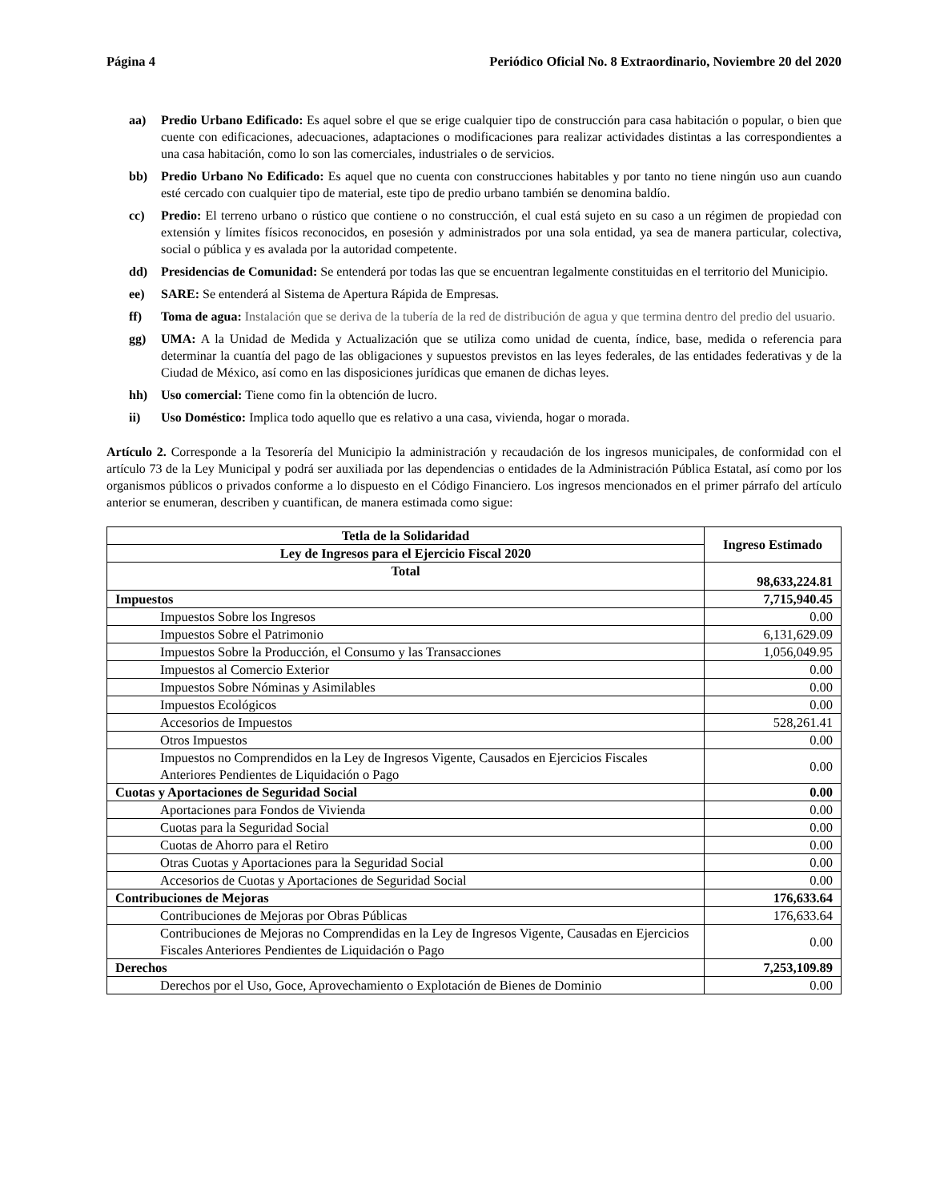Página 4 Periódico Oficial No. 8 Extraordinario, Noviembre 20 del 2020
aa) Predio Urbano Edificado: Es aquel sobre el que se erige cualquier tipo de construcción para casa habitación o popular, o bien que cuente con edificaciones, adecuaciones, adaptaciones o modificaciones para realizar actividades distintas a las correspondientes a una casa habitación, como lo son las comerciales, industriales o de servicios.
bb) Predio Urbano No Edificado: Es aquel que no cuenta con construcciones habitables y por tanto no tiene ningún uso aun cuando esté cercado con cualquier tipo de material, este tipo de predio urbano también se denomina baldío.
cc) Predio: El terreno urbano o rústico que contiene o no construcción, el cual está sujeto en su caso a un régimen de propiedad con extensión y límites físicos reconocidos, en posesión y administrados por una sola entidad, ya sea de manera particular, colectiva, social o pública y es avalada por la autoridad competente.
dd) Presidencias de Comunidad: Se entenderá por todas las que se encuentran legalmente constituidas en el territorio del Municipio.
ee) SARE: Se entenderá al Sistema de Apertura Rápida de Empresas.
ff) Toma de agua: Instalación que se deriva de la tubería de la red de distribución de agua y que termina dentro del predio del usuario.
gg) UMA: A la Unidad de Medida y Actualización que se utiliza como unidad de cuenta, índice, base, medida o referencia para determinar la cuantía del pago de las obligaciones y supuestos previstos en las leyes federales, de las entidades federativas y de la Ciudad de México, así como en las disposiciones jurídicas que emanen de dichas leyes.
hh) Uso comercial: Tiene como fin la obtención de lucro.
ii) Uso Doméstico: Implica todo aquello que es relativo a una casa, vivienda, hogar o morada.
Artículo 2. Corresponde a la Tesorería del Municipio la administración y recaudación de los ingresos municipales, de conformidad con el artículo 73 de la Ley Municipal y podrá ser auxiliada por las dependencias o entidades de la Administración Pública Estatal, así como por los organismos públicos o privados conforme a lo dispuesto en el Código Financiero. Los ingresos mencionados en el primer párrafo del artículo anterior se enumeran, describen y cuantifican, de manera estimada como sigue:
| Tetla de la Solidaridad | Ingreso Estimado |
| --- | --- |
| Ley de Ingresos para el Ejercicio Fiscal 2020 | |
| Total | 98,633,224.81 |
| Impuestos | 7,715,940.45 |
| Impuestos Sobre los Ingresos | 0.00 |
| Impuestos Sobre el Patrimonio | 6,131,629.09 |
| Impuestos Sobre la Producción, el Consumo y las Transacciones | 1,056,049.95 |
| Impuestos al Comercio Exterior | 0.00 |
| Impuestos Sobre Nóminas y Asimilables | 0.00 |
| Impuestos Ecológicos | 0.00 |
| Accesorios de Impuestos | 528,261.41 |
| Otros Impuestos | 0.00 |
| Impuestos no Comprendidos en la Ley de Ingresos Vigente, Causados en Ejercicios Fiscales Anteriores Pendientes de Liquidación o Pago | 0.00 |
| Cuotas y Aportaciones de Seguridad Social | 0.00 |
| Aportaciones para Fondos de Vivienda | 0.00 |
| Cuotas para la Seguridad Social | 0.00 |
| Cuotas de Ahorro para el Retiro | 0.00 |
| Otras Cuotas y Aportaciones para la Seguridad Social | 0.00 |
| Accesorios de Cuotas y Aportaciones de Seguridad Social | 0.00 |
| Contribuciones de Mejoras | 176,633.64 |
| Contribuciones de Mejoras por Obras Públicas | 176,633.64 |
| Contribuciones de Mejoras no Comprendidas en la Ley de Ingresos Vigente, Causadas en Ejercicios Fiscales Anteriores Pendientes de Liquidación o Pago | 0.00 |
| Derechos | 7,253,109.89 |
| Derechos por el Uso, Goce, Aprovechamiento o Explotación de Bienes de Dominio | 0.00 |